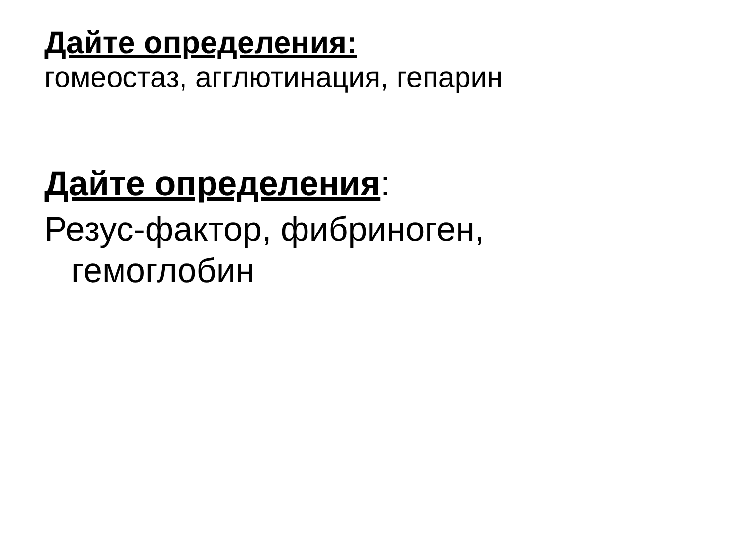Дайте определения:
гомеостаз, агглютинация, гепарин
Дайте определения:
Резус-фактор, фибриноген,
гемоглобин